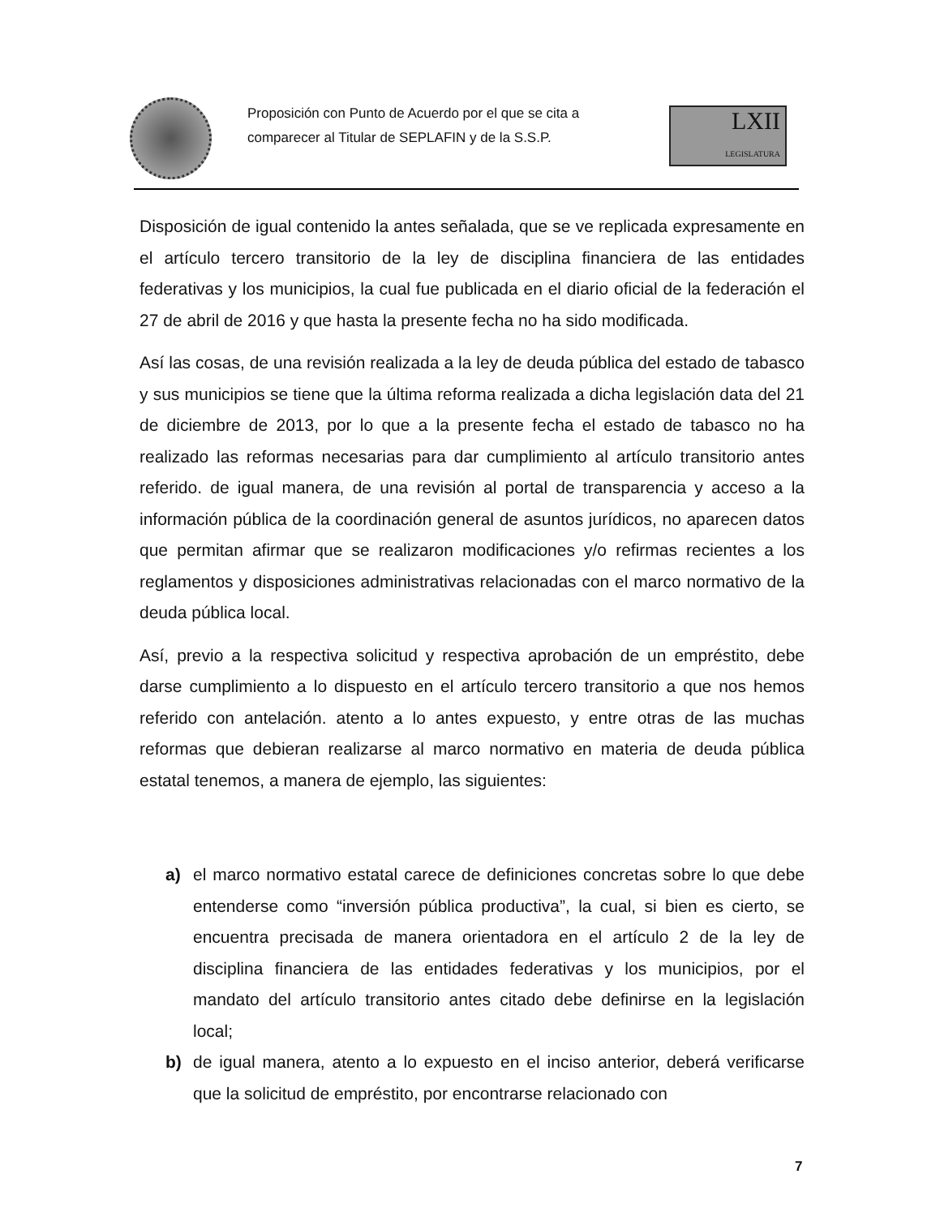Proposición con Punto de Acuerdo por el que se cita a
comparecer al Titular de SEPLAFIN y de la S.S.P.
LXII
LEGISLATURA
Disposición de igual contenido la antes señalada, que se ve replicada expresamente en el artículo tercero transitorio de la ley de disciplina financiera de las entidades federativas y los municipios, la cual fue publicada en el diario oficial de la federación el 27 de abril de 2016 y que hasta la presente fecha no ha sido modificada.
Así las cosas, de una revisión realizada a la ley de deuda pública del estado de tabasco y sus municipios se tiene que la última reforma realizada a dicha legislación data del 21 de diciembre de 2013, por lo que a la presente fecha el estado de tabasco no ha realizado las reformas necesarias para dar cumplimiento al artículo transitorio antes referido. de igual manera, de una revisión al portal de transparencia y acceso a la información pública de la coordinación general de asuntos jurídicos, no aparecen datos que permitan afirmar que se realizaron modificaciones y/o refirmas recientes a los reglamentos y disposiciones administrativas relacionadas con el marco normativo de la deuda pública local.
Así, previo a la respectiva solicitud y respectiva aprobación de un empréstito, debe darse cumplimiento a lo dispuesto en el artículo tercero transitorio a que nos hemos referido con antelación. atento a lo antes expuesto, y entre otras de las muchas reformas que debieran realizarse al marco normativo en materia de deuda pública estatal tenemos, a manera de ejemplo, las siguientes:
a) el marco normativo estatal carece de definiciones concretas sobre lo que debe entenderse como “inversión pública productiva”, la cual, si bien es cierto, se encuentra precisada de manera orientadora en el artículo 2 de la ley de disciplina financiera de las entidades federativas y los municipios, por el mandato del artículo transitorio antes citado debe definirse en la legislación local;
b) de igual manera, atento a lo expuesto en el inciso anterior, deberá verificarse que la solicitud de empréstito, por encontrarse relacionado con
7